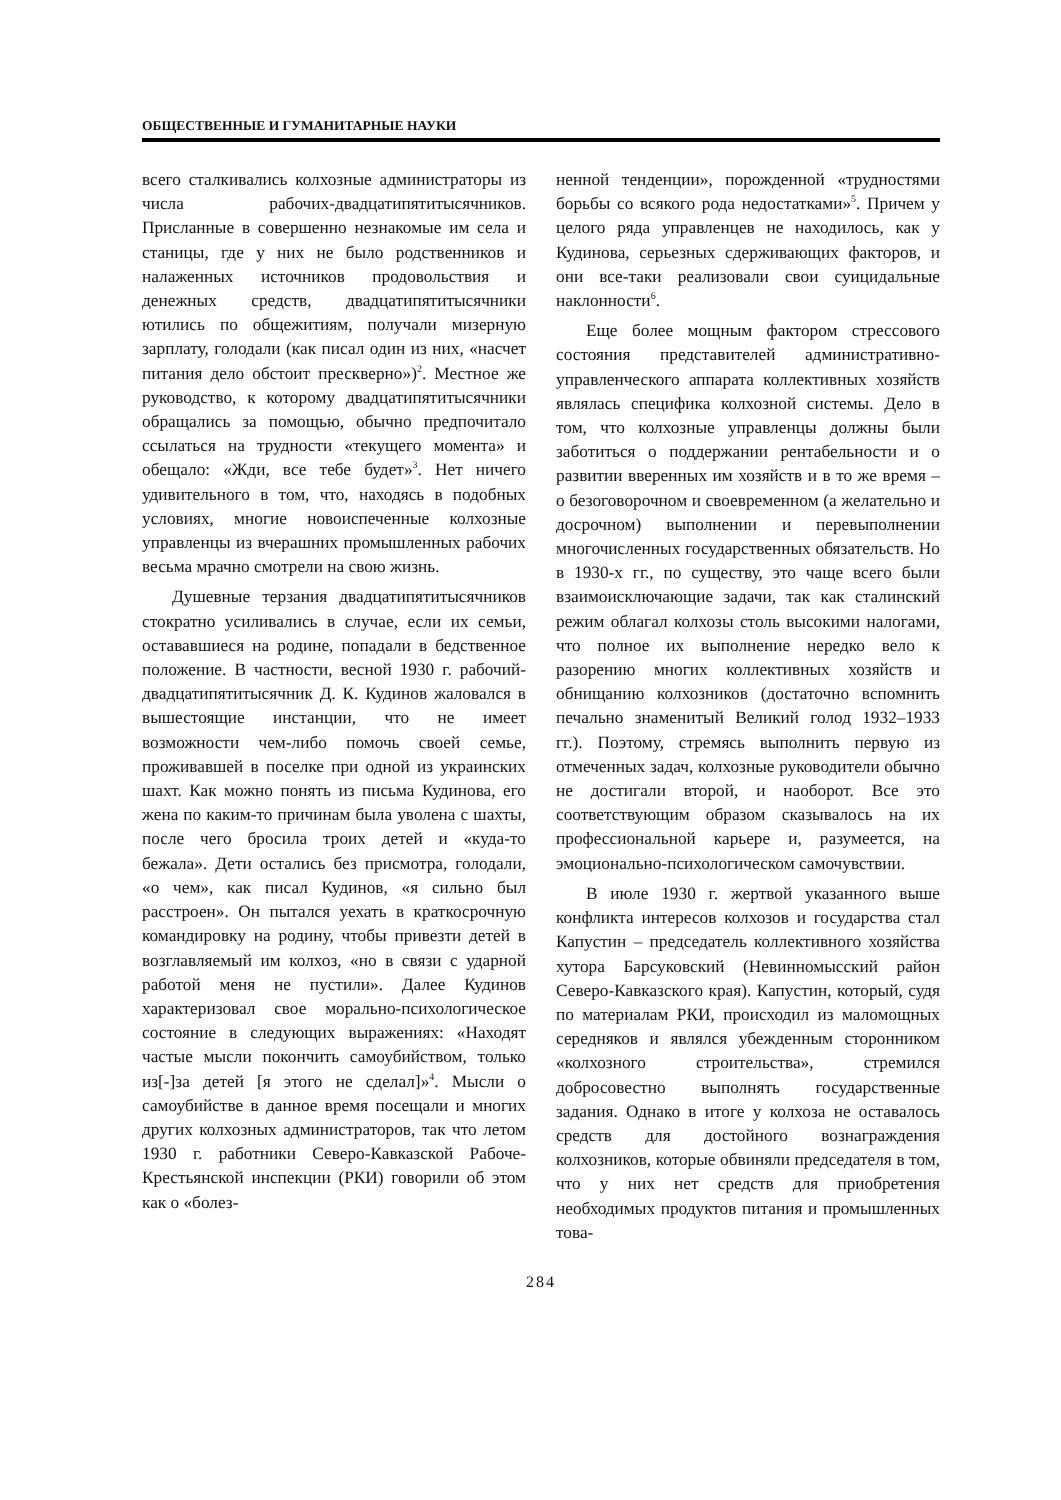ОБЩЕСТВЕННЫЕ И ГУМАНИТАРНЫЕ НАУКИ
всего сталкивались колхозные администраторы из числа рабочих-двадцатипятитысячников. Присланные в совершенно незнакомые им села и станицы, где у них не было родственников и налаженных источников продовольствия и денежных средств, двадцатипятитысячники ютились по общежитиям, получали мизерную зарплату, голодали (как писал один из них, «насчет питания дело обстоит прескверно»)<sup>2</sup>. Местное же руководство, к которому двадцатипятитысячники обращались за помощью, обычно предпочитало ссылаться на трудности «текущего момента» и обещало: «Жди, все тебе будет»<sup>3</sup>. Нет ничего удивительного в том, что, находясь в подобных условиях, многие новоиспеченные колхозные управленцы из вчерашних промышленных рабочих весьма мрачно смотрели на свою жизнь.
Душевные терзания двадцатипятитысячников стократно усиливались в случае, если их семьи, остававшиеся на родине, попадали в бедственное положение. В частности, весной 1930 г. рабочий-двадцатипятитысячник Д. К. Кудинов жаловался в вышестоящие инстанции, что не имеет возможности чем-либо помочь своей семье, проживавшей в поселке при одной из украинских шахт. Как можно понять из письма Кудинова, его жена по каким-то причинам была уволена с шахты, после чего бросила троих детей и «куда-то бежала». Дети остались без присмотра, голодали, «о чем», как писал Кудинов, «я сильно был расстроен». Он пытался уехать в краткосрочную командировку на родину, чтобы привезти детей в возглавляемый им колхоз, «но в связи с ударной работой меня не пустили». Далее Кудинов характеризовал свое морально-психологическое состояние в следующих выражениях: «Находят частые мысли покончить самоубийством, только из[-]за детей [я этого не сделал]»<sup>4</sup>. Мысли о самоубийстве в данное время посещали и многих других колхозных администраторов, так что летом 1930 г. работники Северо-Кавказской Рабоче-Крестьянской инспекции (РКИ) говорили об этом как о «болез-
ненной тенденции», порожденной «трудностями борьбы со всякого рода недостатками»<sup>5</sup>. Причем у целого ряда управленцев не находилось, как у Кудинова, серьезных сдерживающих факторов, и они все-таки реализовали свои суицидальные наклонности<sup>6</sup>.
Еще более мощным фактором стрессового состояния представителей административно-управленческого аппарата коллективных хозяйств являлась специфика колхозной системы. Дело в том, что колхозные управленцы должны были заботиться о поддержании рентабельности и о развитии вверенных им хозяйств и в то же время – о безоговорочном и своевременном (а желательно и досрочном) выполнении и перевыполнении многочисленных государственных обязательств. Но в 1930-х гг., по существу, это чаще всего были взаимоисключающие задачи, так как сталинский режим облагал колхозы столь высокими налогами, что полное их выполнение нередко вело к разорению многих коллективных хозяйств и обнищанию колхозников (достаточно вспомнить печально знаменитый Великий голод 1932–1933 гг.). Поэтому, стремясь выполнить первую из отмеченных задач, колхозные руководители обычно не достигали второй, и наоборот. Все это соответствующим образом сказывалось на их профессиональной карьере и, разумеется, на эмоционально-психологическом самочувствии.
В июле 1930 г. жертвой указанного выше конфликта интересов колхозов и государства стал Капустин – председатель коллективного хозяйства хутора Барсуковский (Невинномысский район Северо-Кавказского края). Капустин, который, судя по материалам РКИ, происходил из маломощных середняков и являлся убежденным сторонником «колхозного строительства», стремился добросовестно выполнять государственные задания. Однако в итоге у колхоза не оставалось средств для достойного вознаграждения колхозников, которые обвиняли председателя в том, что у них нет средств для приобретения необходимых продуктов питания и промышленных това-
284